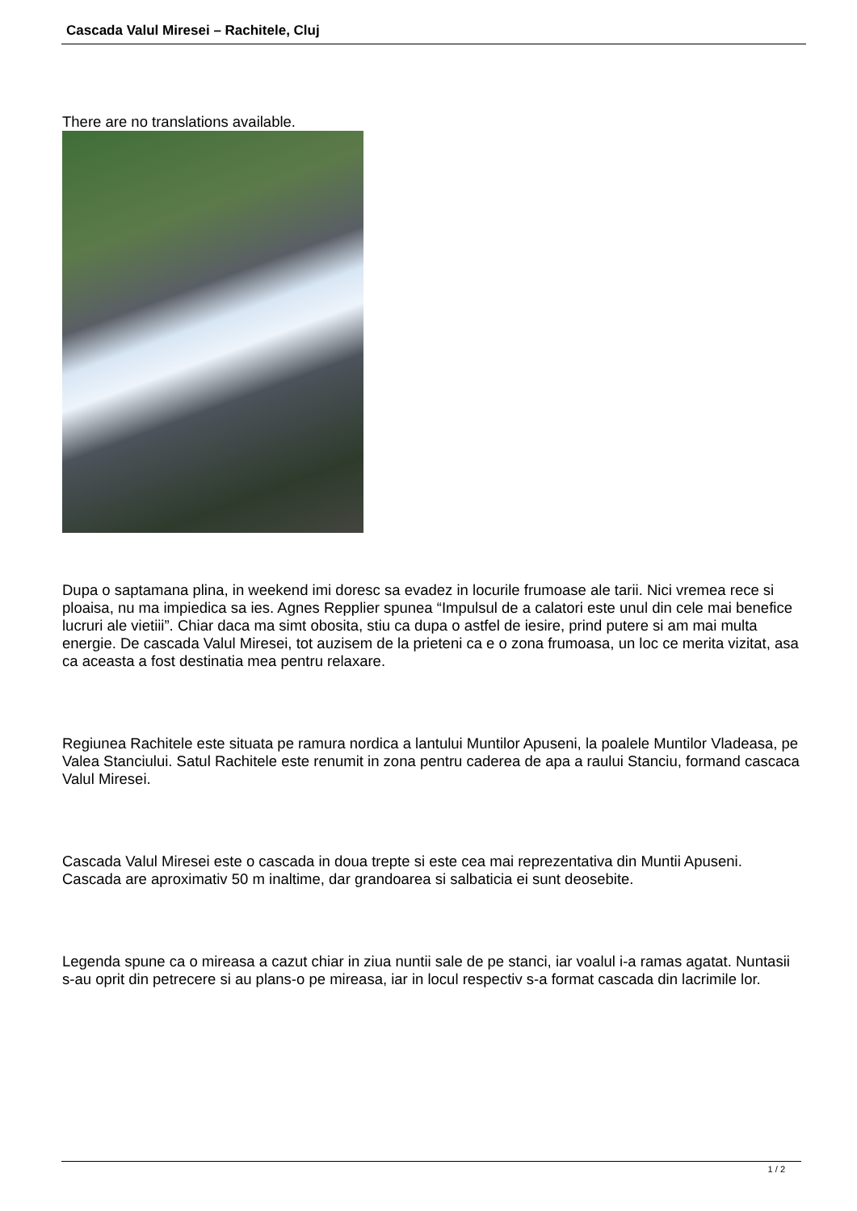Cascada Valul Miresei – Rachitele, Cluj
There are no translations available.
Dupa o saptamana plina, in weekend imi doresc sa evadez in locurile frumoase ale tarii. Nici vremea rece si ploaisa, nu ma impiedica sa ies. Agnes Repplier spunea “Impulsul de a calatori este unul din cele mai benefice lucruri ale vietiii”. Chiar daca ma simt obosita, stiu ca dupa o astfel de iesire, prind putere si am mai multa energie. De cascada Valul Miresei, tot auzisem de la prieteni ca e o zona frumoasa, un loc ce merita vizitat, asa ca aceasta a fost destinatia mea pentru relaxare.
Regiunea Rachitele este situata pe ramura nordica a lantului Muntilor Apuseni, la poalele Muntilor Vladeasa, pe Valea Stanciului. Satul Rachitele este renumit in zona pentru caderea de apa a raului Stanciu, formand cascaca Valul Miresei.
Cascada Valul Miresei este o cascada in doua trepte si este cea mai reprezentativa din Muntii Apuseni. Cascada are aproximativ 50 m inaltime, dar grandoarea si salbaticia ei sunt deosebite.
Legenda spune ca o mireasa a cazut chiar in ziua nuntii sale de pe stanci, iar voalul i-a ramas agatat. Nuntasii s-au oprit din petrecere si au plans-o pe mireasa, iar in locul respectiv s-a format cascada din lacrimile lor.
1 / 2